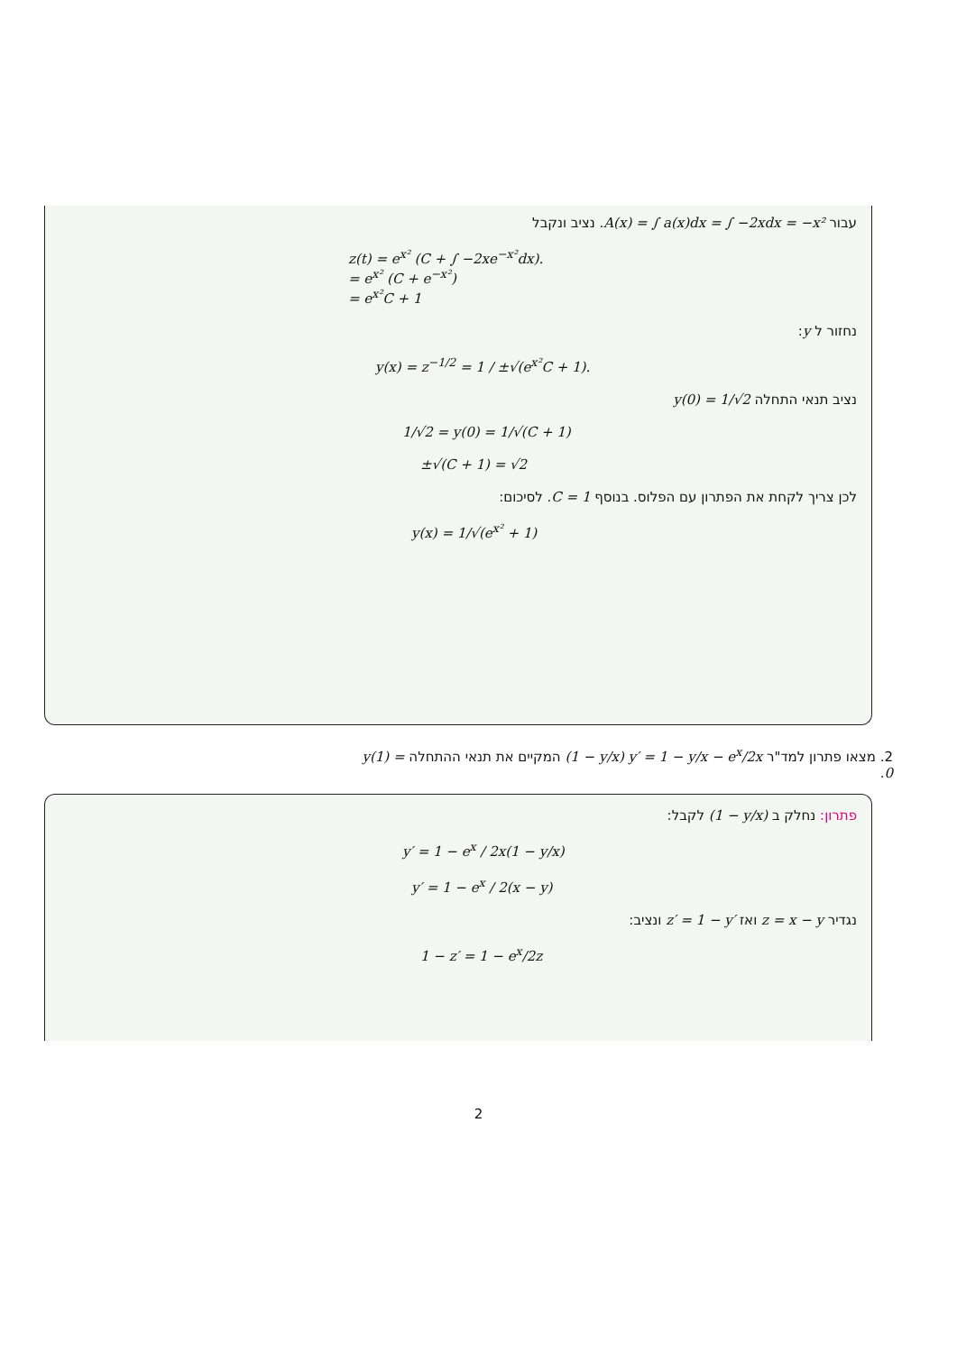עבור A(x) = ∫ a(x)dx = ∫ −2xdx = −x². נציב ונקבל
z(t) = e<sup>x²</sup> (C + ∫ −2xe<sup>−x²</sup>dx).
= e<sup>x²</sup> (C + e<sup>−x²</sup>)
= e<sup>x²</sup>C + 1
נחזור ל y:
y(x) = z<sup>−1/2</sup> = 1 / ±√(e<sup>x²</sup>C + 1).
נציב תנאי התחלה y(0) = 1/√2
1/√2 = y(0) = 1/√(C + 1)
±√(C + 1) = √2
לכן צריך לקחת את הפתרון עם הפלוס. בנוסף C = 1. לסיכום:
y(x) = 1/√(e<sup>x²</sup> + 1)
2. מצאו פתרון למד"ר (1 − y/x) y′ = 1 − y/x − e<sup>x</sup>/2x המקיים את תנאי ההתחלה y(1) = 0.
פתרון: נחלק ב (1 − y/x) לקבל:
y′ = 1 − e<sup>x</sup> / 2x(1 − y/x)
y′ = 1 − e<sup>x</sup> / 2(x − y)
נגדיר z = x − y ואז z′ = 1 − y′ ונציב:
1 − z′ = 1 − e<sup>x</sup>/2z
2